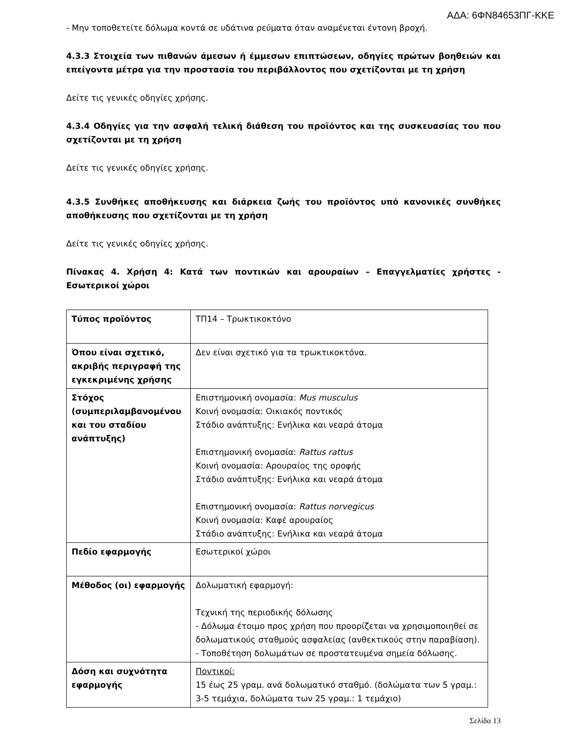ΑΔΑ: 6ΦΝ84653ΠΓ-ΚΚΕ
- Μην τοποθετείτε δόλωμα κοντά σε υδάτινα ρεύματα όταν αναμένεται έντονη βροχή.
4.3.3 Στοιχεία των πιθανών άμεσων ή έμμεσων επιπτώσεων, οδηγίες πρώτων βοηθειών και επείγοντα μέτρα για την προστασία του περιβάλλοντος που σχετίζονται με τη χρήση
Δείτε τις γενικές οδηγίες χρήσης.
4.3.4 Οδηγίες για την ασφαλή τελική διάθεση του προϊόντος και της συσκευασίας του που σχετίζονται με τη χρήση
Δείτε τις γενικές οδηγίες χρήσης.
4.3.5 Συνθήκες αποθήκευσης και διάρκεια ζωής του προϊόντος υπό κανονικές συνθήκες αποθήκευσης που σχετίζονται με τη χρήση
Δείτε τις γενικές οδηγίες χρήσης.
Πίνακας 4. Χρήση 4: Κατά των ποντικών και αρουραίων – Επαγγελματίες χρήστες - Εσωτερικοί χώροι
| Τύπος προϊόντος | ΤΠ14 – Τρωκτικοκτόνο |
| Όπου είναι σχετικό, ακριβής περιγραφή της εγκεκριμένης χρήσης | Δεν είναι σχετικό για τα τρωκτικοκτόνα. |
| Στόχος (συμπεριλαμβανομένου και του σταδίου ανάπτυξης) | Επιστημονική ονομασία: Mus musculus Κοινή ονομασία: Οικιακός ποντικός Στάδιο ανάπτυξης: Ενήλικα και νεαρά άτομα Επιστημονική ονομασία: Rattus rattus Κοινή ονομασία: Αρουραίος της οροφής Στάδιο ανάπτυξης: Ενήλικα και νεαρά άτομα Επιστημονική ονομασία: Rattus norvegicus Κοινή ονομασία: Καφέ αρουραίος Στάδιο ανάπτυξης: Ενήλικα και νεαρά άτομα |
| Πεδίο εφαρμογής | Εσωτερικοί χώροι |
| Μέθοδος (οι) εφαρμογής | Δολωματική εφαρμογή: Τεχνική της περιοδικής δόλωσης - Δόλωμα έτοιμο προς χρήση που προορίζεται να χρησιμοποιηθεί σε δολωματικούς σταθμούς ασφαλείας (ανθεκτικούς στην παραβίαση). - Τοποθέτηση δολωμάτων σε προστατευμένα σημεία δόλωσης. |
| Δόση και συχνότητα εφαρμογής | Ποντικοί: 15 έως 25 γραμ. ανά δολωματικό σταθμό. (δολώματα των 5 γραμ.: 3-5 τεμάχια, δολώματα των 25 γραμ.: 1 τεμάχιο) |
Σελίδα 13